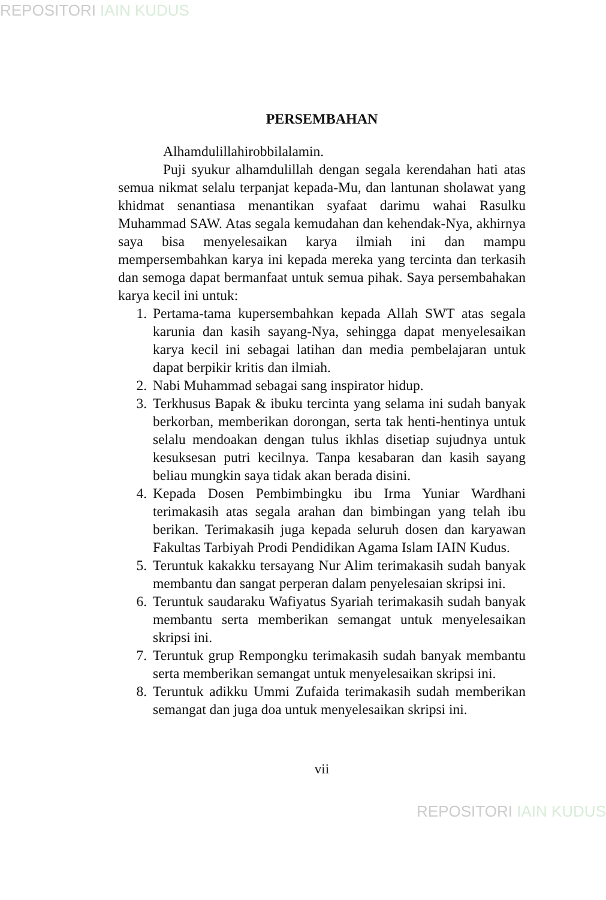REPOSITORI IAIN KUDUS
PERSEMBAHAN
Alhamdulillahirobbilalamin.
Puji syukur alhamdulillah dengan segala kerendahan hati atas semua nikmat selalu terpanjat kepada-Mu, dan lantunan sholawat yang khidmat senantiasa menantikan syafaat darimu wahai Rasulku Muhammad SAW. Atas segala kemudahan dan kehendak-Nya, akhirnya saya bisa menyelesaikan karya ilmiah ini dan mampu mempersembahkan karya ini kepada mereka yang tercinta dan terkasih dan semoga dapat bermanfaat untuk semua pihak. Saya persembahakan karya kecil ini untuk:
1. Pertama-tama kupersembahkan kepada Allah SWT atas segala karunia dan kasih sayang-Nya, sehingga dapat menyelesaikan karya kecil ini sebagai latihan dan media pembelajaran untuk dapat berpikir kritis dan ilmiah.
2. Nabi Muhammad sebagai sang inspirator hidup.
3. Terkhusus Bapak & ibuku tercinta yang selama ini sudah banyak berkorban, memberikan dorongan, serta tak henti-hentinya untuk selalu mendoakan dengan tulus ikhlas disetiap sujudnya untuk kesuksesan putri kecilnya. Tanpa kesabaran dan kasih sayang beliau mungkin saya tidak akan berada disini.
4. Kepada Dosen Pembimbingku ibu Irma Yuniar Wardhani terimakasih atas segala arahan dan bimbingan yang telah ibu berikan. Terimakasih juga kepada seluruh dosen dan karyawan Fakultas Tarbiyah Prodi Pendidikan Agama Islam IAIN Kudus.
5. Teruntuk kakakku tersayang Nur Alim terimakasih sudah banyak membantu dan sangat perperan dalam penyelesaian skripsi ini.
6. Teruntuk saudaraku Wafiyatus Syariah terimakasih sudah banyak membantu serta memberikan semangat untuk menyelesaikan skripsi ini.
7. Teruntuk grup Rempongku terimakasih sudah banyak membantu serta memberikan semangat untuk menyelesaikan skripsi ini.
8. Teruntuk adikku Ummi Zufaida terimakasih sudah memberikan semangat dan juga doa untuk menyelesaikan skripsi ini.
vii
REPOSITORI IAIN KUDUS